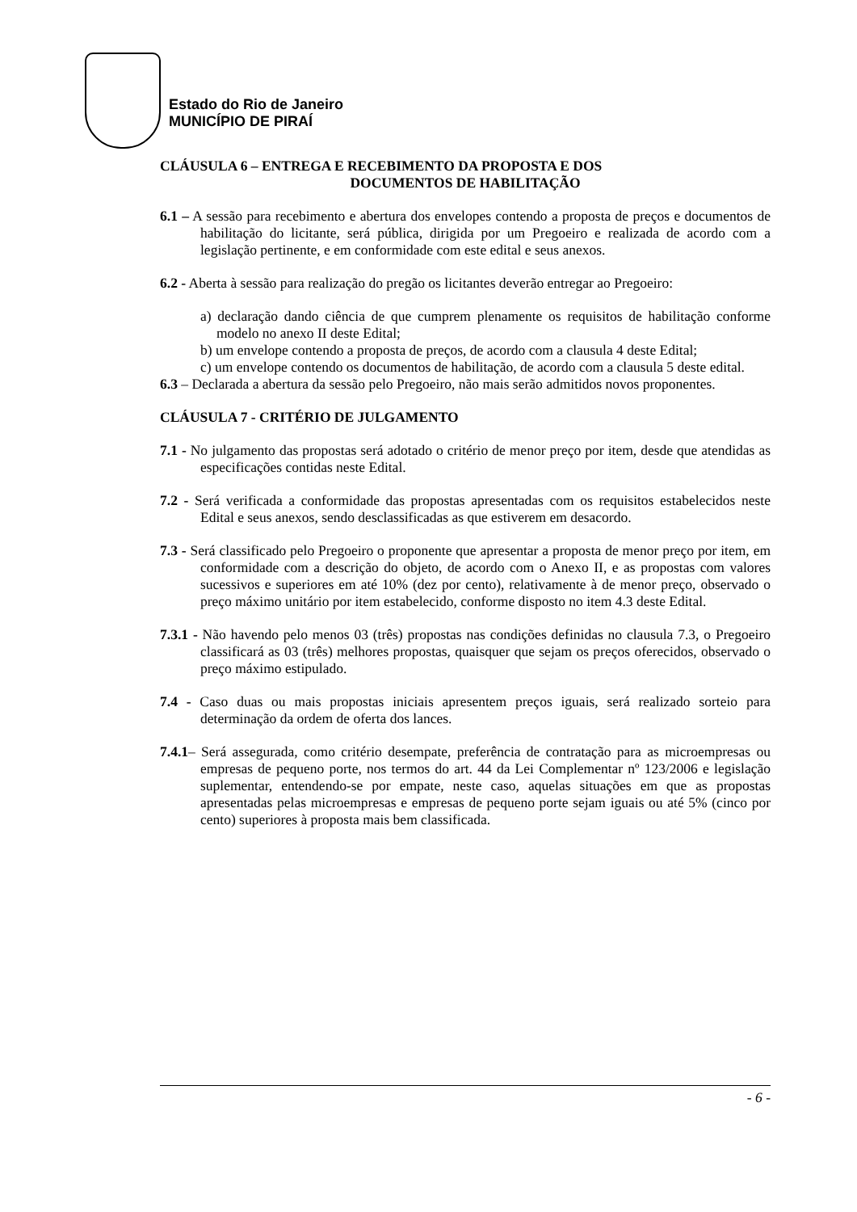Estado do Rio de Janeiro
MUNICÍPIO DE PIRAÍ
CLÁUSULA 6 – ENTREGA E RECEBIMENTO DA PROPOSTA E DOS
DOCUMENTOS DE HABILITAÇÃO
6.1 – A sessão para recebimento e abertura dos envelopes contendo a proposta de preços e documentos de habilitação do licitante, será pública, dirigida por um Pregoeiro e realizada de acordo com a legislação pertinente, e em conformidade com este edital e seus anexos.
6.2 - Aberta à sessão para realização do pregão os licitantes deverão entregar ao Pregoeiro:
a) declaração dando ciência de que cumprem plenamente os requisitos de habilitação conforme modelo no anexo II deste Edital;
b) um envelope contendo a proposta de preços, de acordo com a clausula 4 deste Edital;
c) um envelope contendo os documentos de habilitação, de acordo com a clausula 5 deste edital.
6.3 – Declarada a abertura da sessão pelo Pregoeiro, não mais serão admitidos novos proponentes.
CLÁUSULA 7 - CRITÉRIO DE JULGAMENTO
7.1 - No julgamento das propostas será adotado o critério de menor preço por item, desde que atendidas as especificações contidas neste Edital.
7.2 - Será verificada a conformidade das propostas apresentadas com os requisitos estabelecidos neste Edital e seus anexos, sendo desclassificadas as que estiverem em desacordo.
7.3 - Será classificado pelo Pregoeiro o proponente que apresentar a proposta de menor preço por item, em conformidade com a descrição do objeto, de acordo com o Anexo II, e as propostas com valores sucessivos e superiores em até 10% (dez por cento), relativamente à de menor preço, observado o preço máximo unitário por item estabelecido, conforme disposto no item 4.3 deste Edital.
7.3.1 - Não havendo pelo menos 03 (três) propostas nas condições definidas no clausula 7.3, o Pregoeiro classificará as 03 (três) melhores propostas, quaisquer que sejam os preços oferecidos, observado o preço máximo estipulado.
7.4 - Caso duas ou mais propostas iniciais apresentem preços iguais, será realizado sorteio para determinação da ordem de oferta dos lances.
7.4.1– Será assegurada, como critério desempate, preferência de contratação para as microempresas ou empresas de pequeno porte, nos termos do art. 44 da Lei Complementar nº 123/2006 e legislação suplementar, entendendo-se por empate, neste caso, aquelas situações em que as propostas apresentadas pelas microempresas e empresas de pequeno porte sejam iguais ou até 5% (cinco por cento) superiores à proposta mais bem classificada.
- 6 -